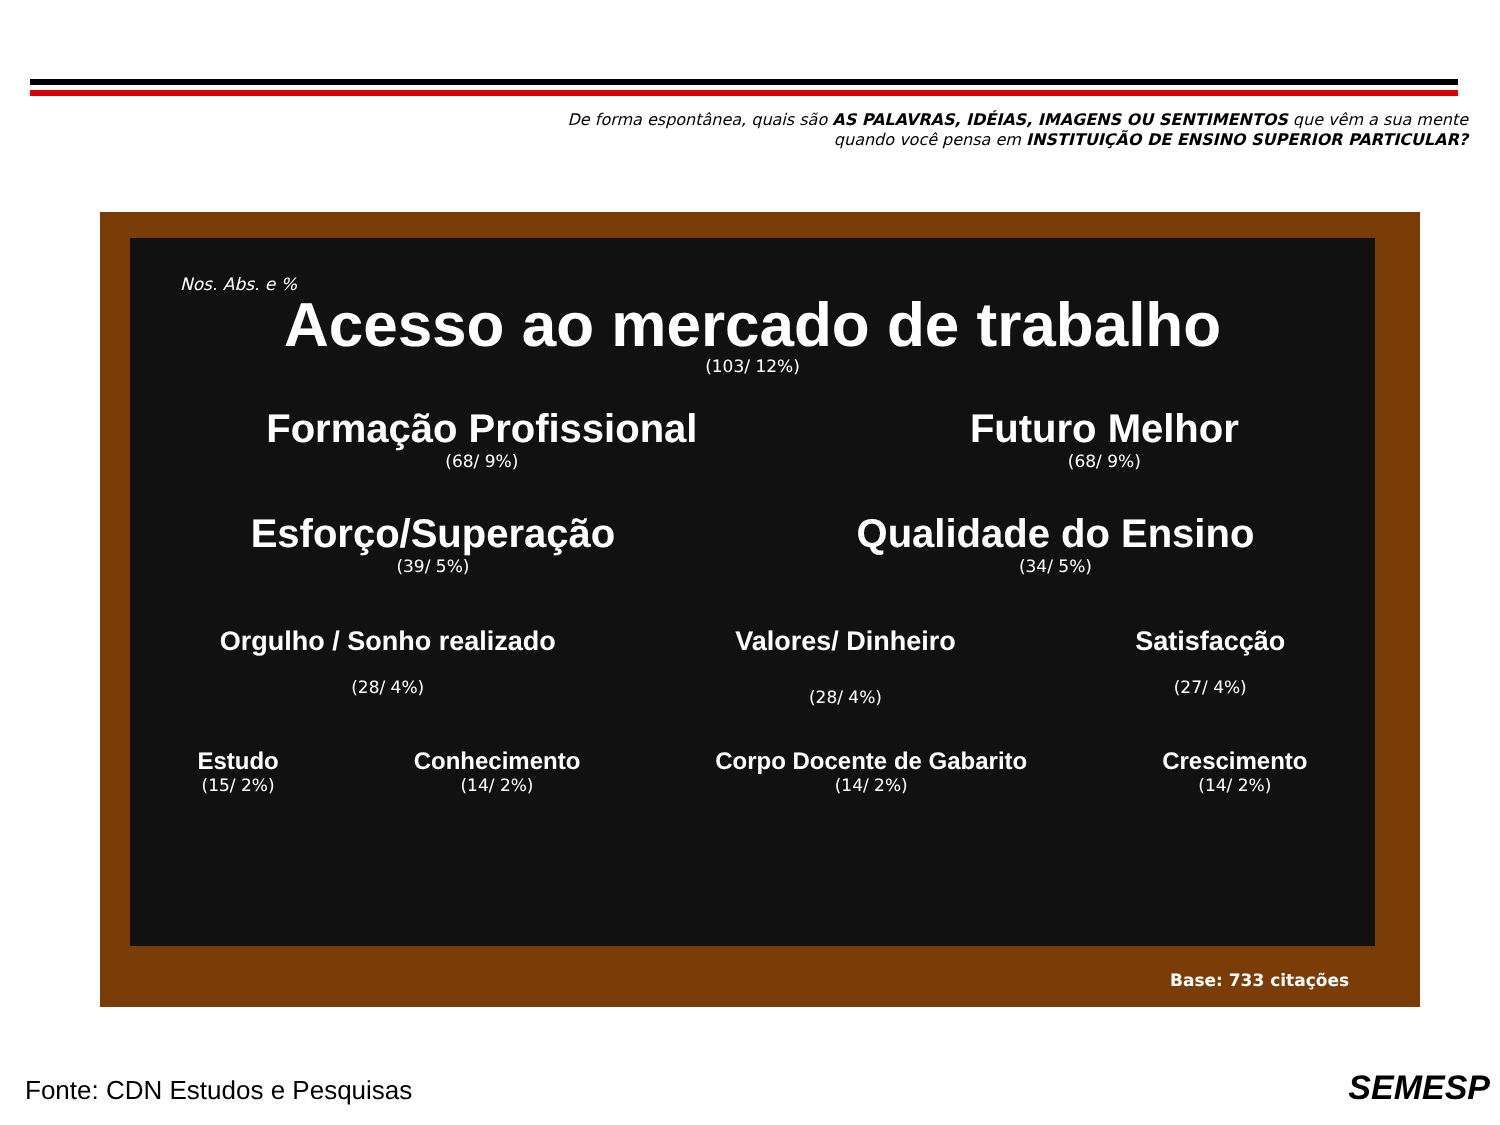De forma espontânea, quais são AS PALAVRAS, IDÉIAS, IMAGENS OU SENTIMENTOS que vêm a sua mente
quando você pensa em INSTITUIÇÃO DE ENSINO SUPERIOR PARTICULAR?
Nos. Abs. e %
Acesso ao mercado de trabalho
(103/ 12%)
Formação Profissional
(68/ 9%)
Futuro Melhor
(68/ 9%)
Esforço/Superação
(39/ 5%)
Qualidade do Ensino
(34/ 5%)
Orgulho / Sonho realizado
(28/ 4%)
Valores/ Dinheiro
(28/ 4%)
Satisfacção
(27/ 4%)
Estudo
(15/ 2%)
Conhecimento
(14/ 2%)
Corpo Docente de Gabarito
(14/ 2%)
Crescimento
(14/ 2%)
Base: 733 citações
Fonte: CDN Estudos e Pesquisas SEMESP